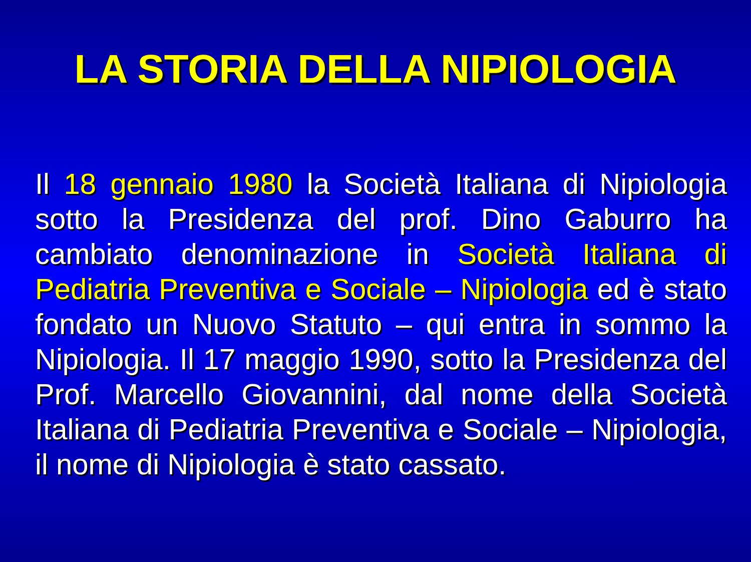LA STORIA DELLA NIPIOLOGIA
Il 18 gennaio 1980 la Società Italiana di Nipiologia sotto la Presidenza del prof. Dino Gaburro ha cambiato denominazione in Società Italiana di Pediatria Preventiva e Sociale – Nipiologia ed è stato fondato un Nuovo Statuto – qui entra in sommo la Nipiologia. Il 17 maggio 1990, sotto la Presidenza del Prof. Marcello Giovannini, dal nome della Società Italiana di Pediatria Preventiva e Sociale – Nipiologia, il nome di Nipiologia è stato cassato.